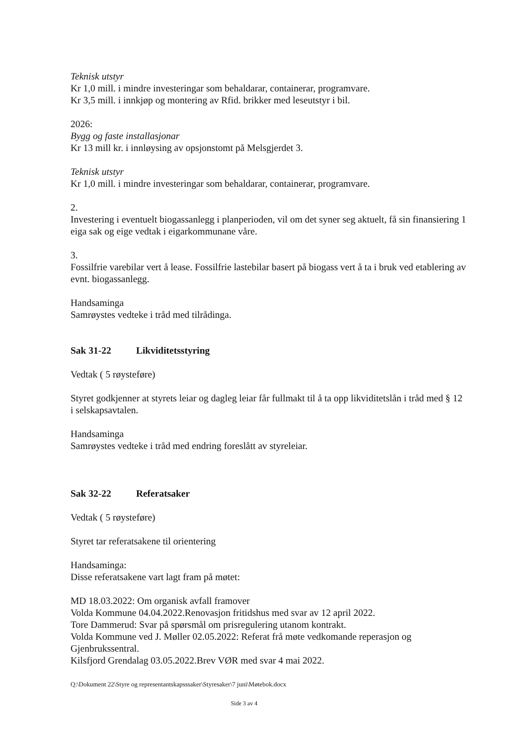Teknisk utstyr
Kr 1,0 mill. i mindre investeringar som behaldarar, containerar, programvare.
Kr 3,5 mill. i innkjøp og montering av Rfid. brikker med leseutstyr i bil.
2026:
Bygg og faste installasjonar
Kr 13 mill kr. i innløysing av opsjonstomt på Melsgjerdet 3.
Teknisk utstyr
Kr 1,0 mill. i mindre investeringar som behaldarar, containerar, programvare.
2.
Investering i eventuelt biogassanlegg i planperioden, vil om det syner seg aktuelt, få sin finansiering 1 eiga sak og eige vedtak i eigarkommunane våre.
3.
Fossilfrie varebilar vert å lease. Fossilfrie lastebilar basert på biogass vert å ta i bruk ved etablering av evnt. biogassanlegg.
Handsaminga
Samrøystes vedteke i tråd med tilrådinga.
Sak 31-22 Likviditetsstyring
Vedtak ( 5 røysteføre)
Styret godkjenner at styrets leiar og dagleg leiar får fullmakt til å ta opp likviditetslån i tråd med § 12 i selskapsavtalen.
Handsaminga
Samrøystes vedteke i tråd med endring foreslått av styreleiar.
Sak 32-22 Referatsaker
Vedtak ( 5 røysteføre)
Styret tar referatsakene til orientering
Handsaminga:
Disse referatsakene vart lagt fram på møtet:
MD 18.03.2022: Om organisk avfall framover
Volda Kommune 04.04.2022.Renovasjon fritidshus med svar av 12 april 2022.
Tore Dammerud: Svar på spørsmål om prisregulering utanom kontrakt.
Volda Kommune ved J. Møller 02.05.2022: Referat frå møte vedkomande reperasjon og Gjenbrukssentral.
Kilsfjord Grendalag 03.05.2022.Brev VØR med svar 4 mai 2022.
Q:\Dokument 22\Styre og representantskapsssaker\Styresaker\7 juni\Møtebok.docx
Side 3 av 4